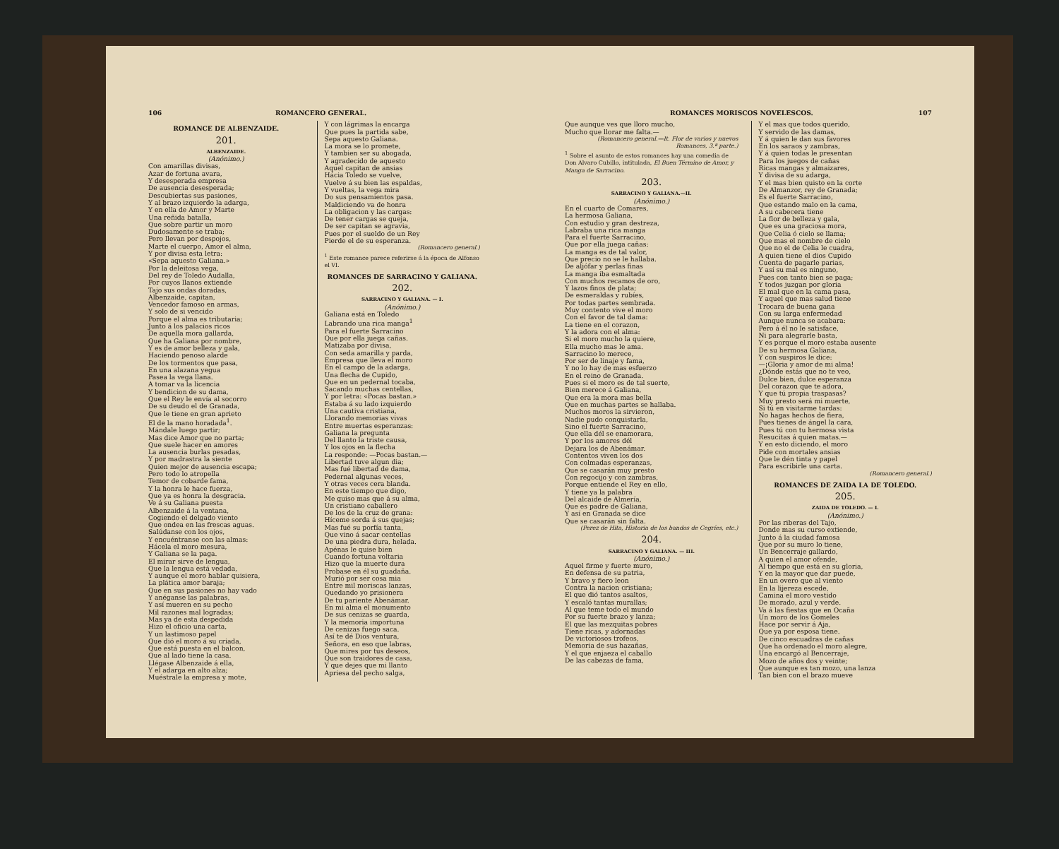106 ROMANCERO GENERAL.
ROMANCE DE ALBENZAIDE.
201.
ALBENZAIDE.
(Anónimo.)
Con amarillas divisas,
Azar de fortuna avara,
Y desesperada empresa
De ausencia desesperada;
Descubiertas sus pasiones,
Y al brazo izquierdo la adarga,
Y en ella de Amor y Marte
Una reñida batalla,
Que sobre partir un moro
Dudosamente se traba;
Pero llevan por despojos,
Marte el cuerpo, Amor el alma,
Y por divisa esta letra:
«Sepa aquesto Galiana.»
Por la deleitosa vega,
Del rey de Toledo Audalla,
Por cuyos llanos extiende
Tajo sus ondas doradas,
Albenzaide, capitan,
Vencedor famoso en armas,
Y solo de si vencido
Porque el alma es tributaria;
Junto á los palacios ricos
De aquella mora gallarda,
Que ha Galiana por nombre,
Y es de amor belleza y gala,
Haciendo penoso alarde
De los tormentos que pasa,
En una alazana yegua
Pasea la vega llana.
A tomar va la licencia
Y bendicion de su dama,
Que el Rey le envía al socorro
De su deudo el de Granada,
Que le tiene en gran aprieto
El de la mano horadada<sup>1</sup>.
Mándale luego partir;
Mas dice Amor que no parta;
Que suele hacer en amores
La ausencia burlas pesadas,
Y por madrastra la siente
Quien mejor de ausencia escapa;
Pero todo lo atropella
Temor de cobarde fama,
Y la honra le hace fuerza,
Que ya es honra la desgracia.
Ve á su Galiana puesta
Albenzaide á la ventana,
Cogiendo el delgado viento
Que ondea en las frescas aguas.
Salúdanse con los ojos,
Y encuéntranse con las almas:
Hácela el moro mesura,
Y Galiana se la paga.
El mirar sirve de lengua,
Que la lengua está vedada,
Y aunque el moro hablar quisiera,
La plática amor baraja;
Que en sus pasiones no hay vado
Y anéganse las palabras,
Y así mueren en su pecho
Mil razones mal logradas;
Mas ya de esta despedida
Hizo el oficio una carta,
Y un lastimoso papel
Que dió el moro á su criada,
Que está puesta en el balcon,
Que al lado tiene la casa.
Llégase Albenzaide á ella,
Y el adarga en alto alza;
Muéstrale la empresa y mote,
Y con lágrimas la encarga
Que pues la partida sabe,
Sepa aquesto Galiana.
La mora se lo promete,
Y tambien ser su abogada,
Y agradecido de aquesto
Aquel capitan de ansias
Hácia Toledo se vuelve,
Vuelve á su bien las espaldas,
Y vueltas, la vega mira
Do sus pensamientos pasa.
Maldiciendo va de honra
La obligacion y las cargas:
De tener cargas se queja,
De ser capitan se agravia,
Pues por el sueldo de un Rey
Pierde el de su esperanza.
(Romancero general.)
<sup>1</sup> Este romance parece referirse á la época de Alfonso el VI.
ROMANCES DE SARRACINO Y GALIANA.
202.
SARRACINO Y GALIANA. — I.
(Anónimo.)
Galiana está en Toledo
Labrando una rica manga<sup>1</sup>
Para el fuerte Sarracino
Que por ella juega cañas.
Matizaba por divisa,
Con seda amarilla y parda,
Empresa que lleva el moro
En el campo de la adarga,
Una flecha de Cupido,
Que en un pedernal tocaba,
Sacando muchas centellas,
Y por letra: «Pocas bastan.»
Estaba á su lado izquierdo
Una cautiva cristiana,
Llorando memorias vivas
Entre muertas esperanzas:
Galiana la pregunta
Del llanto la triste causa,
Y los ojos en la flecha
La responde: —Pocas bastan.—
Libertad tuve algun dia;
Mas fué libertad de dama,
Pedernal algunas veces,
Y otras veces cera blanda.
En este tiempo que digo,
Me quiso mas que á su alma,
Un cristiano caballero
De los de la cruz de grana:
Híceme sorda á sus quejas;
Mas fué su porfía tanta,
Que vino á sacar centellas
De una piedra dura, helada.
Apénas le quise bien
Cuando fortuna voltaria
Hizo que la muerte dura
Probase en él su guadaña.
Murió por ser cosa mia
Entre mil moriscas lanzas,
Quedando yo prisionera
De tu pariente Abenámar.
En mi alma el monumento
De sus cenizas se guarda,
Y la memoria importuna
De cenizas fuego saca.
Así te dé Dios ventura,
Señora, en eso que labras,
Que mires por tus deseos,
Que son traidores de casa,
Y que dejes que mi llanto
Apriesa del pecho salga,
ROMANCES MORISCOS NOVELESCOS. 107
Que aunque ves que lloro mucho,
Mucho que llorar me falta.—
(Romancero general.—It. Flor de varios y nuevos Romances, 3.ª parte.)
<sup>1</sup> Sobre el asunto de estos romances hay una comedia de Don Alvaro Cubillo, intitulada, El Buen Término de Amor, y Manga de Sarracino.
203.
SARRACINO Y GALIANA.—II.
(Anónimo.)
En el cuarto de Comares,
La hermosa Galiana,
Con estudio y gran destreza,
Labraba una rica manga
Para el fuerte Sarracino,
Que por ella juega cañas:
La manga es de tal valor,
Que precio no se le hallaba.
De aljófar y perlas finas
La manga iba esmaltada
Con muchos recamos de oro,
Y lazos finos de plata;
De esmeraldas y rubíes,
Por todas partes sembrada.
Muy contento vive el moro
Con el favor de tal dama:
La tiene en el corazon,
Y la adora con el alma:
Si el moro mucho la quiere,
Ella mucho mas le ama.
Sarracino lo merece,
Por ser de linaje y fama,
Y no lo hay de mas esfuerzo
En el reino de Granada.
Pues si el moro es de tal suerte,
Bien merece á Galiana,
Que era la mora mas bella
Que en muchas partes se hallaba.
Muchos moros la sirvieron,
Nadie pudo conquistarla,
Sino el fuerte Sarracino,
Que ella dél se enamorara,
Y por los amores dél
Dejara los de Abenámar.
Contentos viven los dos
Con colmadas esperanzas,
Que se casarán muy presto
Con regocijo y con zambras,
Porque entiende el Rey en ello,
Y tiene ya la palabra
Del alcaide de Almería,
Que es padre de Galiana,
Y así en Granada se dice
Que se casarán sin falta.
(Perez de Hita, Historia de los bandos de Cegríes, etc.)
204.
SARRACINO Y GALIANA. — III.
(Anónimo.)
Aquel firme y fuerte muro,
En defensa de su patria,
Y bravo y fiero leon
Contra la nacion cristiana;
El que dió tantos asaltos,
Y escaló tantas murallas;
Al que teme todo el mundo
Por su fuerte brazo y lanza;
El que las mezquitas pobres
Tiene ricas, y adornadas
De victoriosos trofeos,
Memoria de sus hazañas,
Y el que enjaeza el caballo
De las cabezas de fama,
Y el mas que todos querido,
Y servido de las damas,
Y á quien le dan sus favores
En los saraos y zambras,
Y á quien todas le presentan
Para los juegos de cañas
Ricas mangas y almaizares,
Y divisa de su adarga,
Y el mas bien quisto en la corte
De Almanzor, rey de Granada;
Es el fuerte Sarracino,
Que estando malo en la cama,
A su cabecera tiene
La flor de belleza y gala,
Que es una graciosa mora,
Que Celia ó cielo se llama;
Que mas el nombre de cielo
Que no el de Celia le cuadra,
A quien tiene el dios Cupido
Cuenta de pagarle parias,
Y así su mal es ninguno,
Pues con tanto bien se paga;
Y todos juzgan por gloria
El mal que en la cama pasa,
Y aquel que mas salud tiene
Trocara de buena gana
Con su larga enfermedad
Aunque nunca se acabara:
Pero á él no le satisface,
Ni para alegrarle basta,
Y es porque el moro estaba ausente
De su hermosa Galiana,
Y con suspiros le dice:
—¡Gloria y amor de mi alma!
¿Dónde estás que no te veo,
Dulce bien, dulce esperanza
Del corazon que te adora,
Y que tú propia traspasas?
Muy presto será mi muerte,
Si tú en visitarme tardas:
No hagas hechos de fiera,
Pues tienes de ángel la cara,
Pues tú con tu hermosa vista
Resucitas á quien matas.—
Y en esto diciendo, el moro
Pide con mortales ansias
Que le dén tinta y papel
Para escribirle una carta.
(Romancero general.)
ROMANCES DE ZAIDA LA DE TOLEDO.
205.
ZAIDA DE TOLEDO. — I.
(Anónimo.)
Por las riberas del Tajo,
Donde mas su curso extiende,
Junto á la ciudad famosa
Que por su muro lo tiene,
Un Bencerraje gallardo,
A quien el amor ofende,
Al tiempo que está en su gloria,
Y en la mayor que dar puede,
En un overo que al viento
En la lijereza escede,
Camina el moro vestido
De morado, azul y verde.
Va á las fiestas que en Ocaña
Un moro de los Gomeles
Hace por servir á Aja,
Que ya por esposa tiene.
De cinco escuadras de cañas
Que ha ordenado el moro alegre,
Una encargó al Bencerraje,
Mozo de años dos y veinte;
Que aunque es tan mozo, una lanza
Tan bien con el brazo mueve